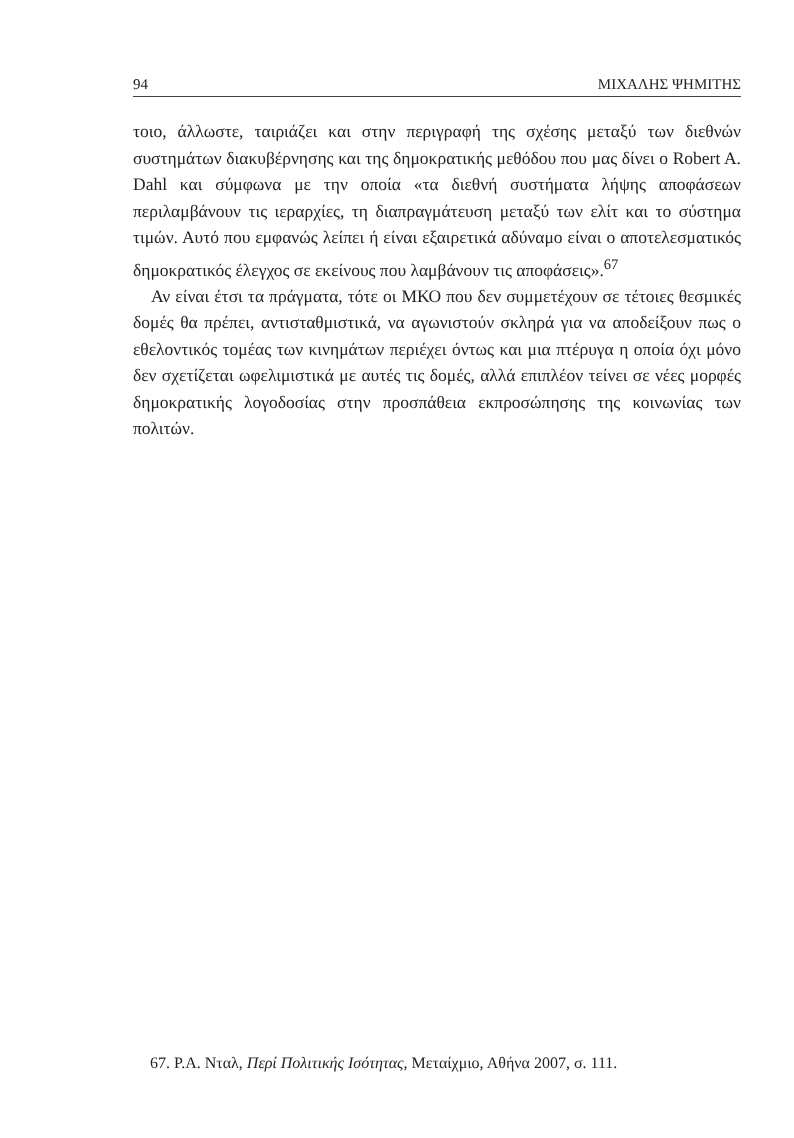94 ΜΙΧΑΛΗΣ ΨΗΜΙΤΗΣ
τοιο, άλλωστε, ταιριάζει και στην περιγραφή της σχέσης μεταξύ των διεθνών συστημάτων διακυβέρνησης και της δημοκρατικής μεθόδου που μας δίνει ο Robert A. Dahl και σύμφωνα με την οποία «τα διεθνή συστήματα λήψης αποφάσεων περιλαμβάνουν τις ιεραρχίες, τη διαπραγμάτευση μεταξύ των ελίτ και το σύστημα τιμών. Αυτό που εμφανώς λείπει ή είναι εξαιρετικά αδύναμο είναι ο αποτελεσματικός δημοκρατικός έλεγχος σε εκείνους που λαμβάνουν τις αποφάσεις».<sup>67</sup>
Αν είναι έτσι τα πράγματα, τότε οι ΜΚΟ που δεν συμμετέχουν σε τέτοιες θεσμικές δομές θα πρέπει, αντισταθμιστικά, να αγωνιστούν σκληρά για να αποδείξουν πως ο εθελοντικός τομέας των κινημάτων περιέχει όντως και μια πτέρυγα η οποία όχι μόνο δεν σχετίζεται ωφελιμιστικά με αυτές τις δομές, αλλά επιπλέον τείνει σε νέες μορφές δημοκρατικής λογοδοσίας στην προσπάθεια εκπροσώπησης της κοινωνίας των πολιτών.
67. Ρ.Α. Νταλ, Περί Πολιτικής Ισότητας, Μεταίχμιο, Αθήνα 2007, σ. 111.